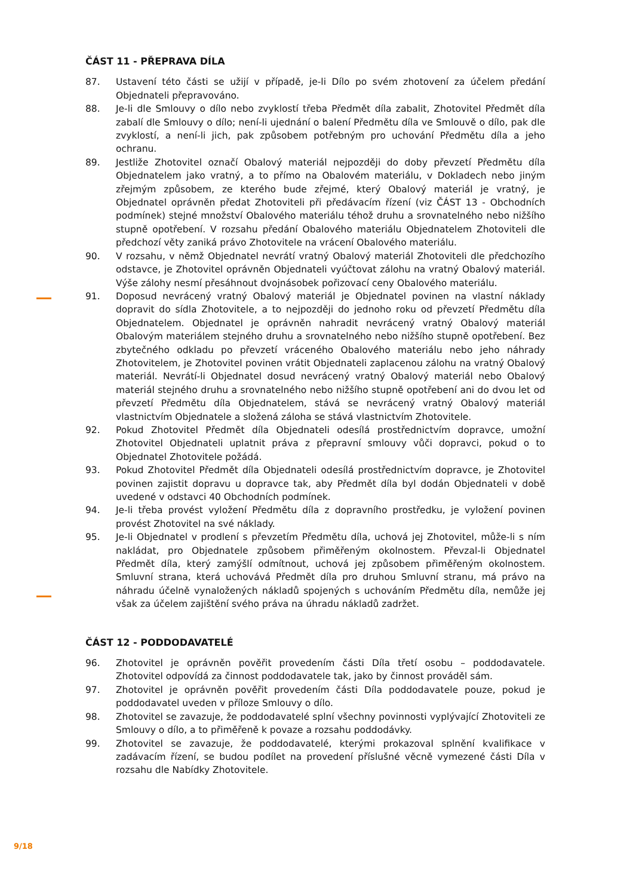ČÁST 11 - PŘEPRAVA DÍLA
87. Ustavení této části se užijí v případě, je-li Dílo po svém zhotovení za účelem předání Objednateli přepravováno.
88. Je-li dle Smlouvy o dílo nebo zvyklostí třeba Předmět díla zabalit, Zhotovitel Předmět díla zabalí dle Smlouvy o dílo; není-li ujednání o balení Předmětu díla ve Smlouvě o dílo, pak dle zvyklostí, a není-li jich, pak způsobem potřebným pro uchování Předmětu díla a jeho ochranu.
89. Jestliže Zhotovitel označí Obalový materiál nejpozději do doby převzetí Předmětu díla Objednatelem jako vratný, a to přímo na Obalovém materiálu, v Dokladech nebo jiným zřejmým způsobem, ze kterého bude zřejmé, který Obalový materiál je vratný, je Objednatel oprávněn předat Zhotoviteli při předávacím řízení (viz ČÁST 13 - Obchodních podmínek) stejné množství Obalového materiálu téhož druhu a srovnatelného nebo nižšího stupně opotřebení. V rozsahu předání Obalového materiálu Objednatelem Zhotoviteli dle předchozí věty zaniká právo Zhotovitele na vrácení Obalového materiálu.
90. V rozsahu, v němž Objednatel nevrátí vratný Obalový materiál Zhotoviteli dle předchozího odstavce, je Zhotovitel oprávněn Objednateli vyúčtovat zálohu na vratný Obalový materiál. Výše zálohy nesmí přesáhnout dvojnásobek pořizovací ceny Obalového materiálu.
91. Doposud nevrácený vratný Obalový materiál je Objednatel povinen na vlastní náklady dopravit do sídla Zhotovitele, a to nejpozději do jednoho roku od převzetí Předmětu díla Objednatelem. Objednatel je oprávněn nahradit nevrácený vratný Obalový materiál Obalovým materiálem stejného druhu a srovnatelného nebo nižšího stupně opotřebení. Bez zbytečného odkladu po převzetí vráceného Obalového materiálu nebo jeho náhrady Zhotovitelem, je Zhotovitel povinen vrátit Objednateli zaplacenou zálohu na vratný Obalový materiál. Nevrátí-li Objednatel dosud nevrácený vratný Obalový materiál nebo Obalový materiál stejného druhu a srovnatelného nebo nižšího stupně opotřebení ani do dvou let od převzetí Předmětu díla Objednatelem, stává se nevrácený vratný Obalový materiál vlastnictvím Objednatele a složená záloha se stává vlastnictvím Zhotovitele.
92. Pokud Zhotovitel Předmět díla Objednateli odesílá prostřednictvím dopravce, umožní Zhotovitel Objednateli uplatnit práva z přepravní smlouvy vůči dopravci, pokud o to Objednatel Zhotovitele požádá.
93. Pokud Zhotovitel Předmět díla Objednateli odesílá prostřednictvím dopravce, je Zhotovitel povinen zajistit dopravu u dopravce tak, aby Předmět díla byl dodán Objednateli v době uvedené v odstavci 40 Obchodních podmínek.
94. Je-li třeba provést vyložení Předmětu díla z dopravního prostředku, je vyložení povinen provést Zhotovitel na své náklady.
95. Je-li Objednatel v prodlení s převzetím Předmětu díla, uchová jej Zhotovitel, může-li s ním nakládat, pro Objednatele způsobem přiměřeným okolnostem. Převzal-li Objednatel Předmět díla, který zamýšlí odmítnout, uchová jej způsobem přiměřeným okolnostem. Smluvní strana, která uchovává Předmět díla pro druhou Smluvní stranu, má právo na náhradu účelně vynaložených nákladů spojených s uchováním Předmětu díla, nemůže jej však za účelem zajištění svého práva na úhradu nákladů zadržet.
ČÁST 12 - PODDODAVATELÉ
96. Zhotovitel je oprávněn pověřit provedením části Díla třetí osobu – poddodavatele. Zhotovitel odpovídá za činnost poddodavatele tak, jako by činnost prováděl sám.
97. Zhotovitel je oprávněn pověřit provedením části Díla poddodavatele pouze, pokud je poddodavatel uveden v příloze Smlouvy o dílo.
98. Zhotovitel se zavazuje, že poddodavatelé splní všechny povinnosti vyplývající Zhotoviteli ze Smlouvy o dílo, a to přiměřeně k povaze a rozsahu poddodávky.
99. Zhotovitel se zavazuje, že poddodavatelé, kterými prokazoval splnění kvalifikace v zadávacím řízení, se budou podílet na provedení příslušné věcně vymezené části Díla v rozsahu dle Nabídky Zhotovitele.
9/18